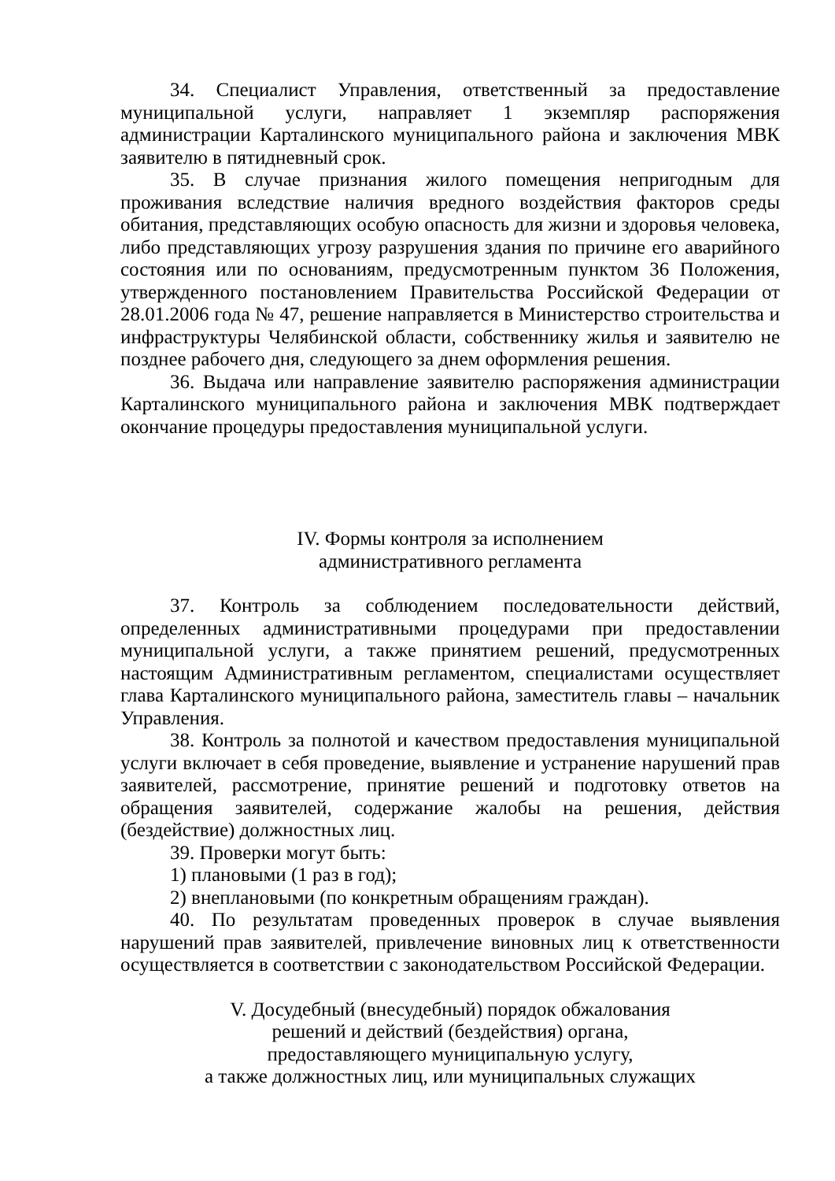34. Специалист Управления, ответственный за предоставление муниципальной услуги, направляет 1 экземпляр распоряжения администрации Карталинского муниципального района и заключения МВК заявителю в пятидневный срок.
35. В случае признания жилого помещения непригодным для проживания вследствие наличия вредного воздействия факторов среды обитания, представляющих особую опасность для жизни и здоровья человека, либо представляющих угрозу разрушения здания по причине его аварийного состояния или по основаниям, предусмотренным пунктом 36 Положения, утвержденного постановлением Правительства Российской Федерации от 28.01.2006 года № 47, решение направляется в Министерство строительства и инфраструктуры Челябинской области, собственнику жилья и заявителю не позднее рабочего дня, следующего за днем оформления решения.
36. Выдача или направление заявителю распоряжения администрации Карталинского муниципального района и заключения МВК подтверждает окончание процедуры предоставления муниципальной услуги.
IV. Формы контроля за исполнением
административного регламента
37. Контроль за соблюдением последовательности действий, определенных административными процедурами при предоставлении муниципальной услуги, а также принятием решений, предусмотренных настоящим Административным регламентом, специалистами осуществляет глава Карталинского муниципального района, заместитель главы – начальник Управления.
38. Контроль за полнотой и качеством предоставления муниципальной услуги включает в себя проведение, выявление и устранение нарушений прав заявителей, рассмотрение, принятие решений и подготовку ответов на обращения заявителей, содержание жалобы на решения, действия (бездействие) должностных лиц.
39. Проверки могут быть:
1) плановыми (1 раз в год);
2) внеплановыми (по конкретным обращениям граждан).
40. По результатам проведенных проверок в случае выявления нарушений прав заявителей, привлечение виновных лиц к ответственности осуществляется в соответствии с законодательством Российской Федерации.
V. Досудебный (внесудебный) порядок обжалования
решений и действий (бездействия) органа,
предоставляющего муниципальную услугу,
а также должностных лиц, или муниципальных служащих